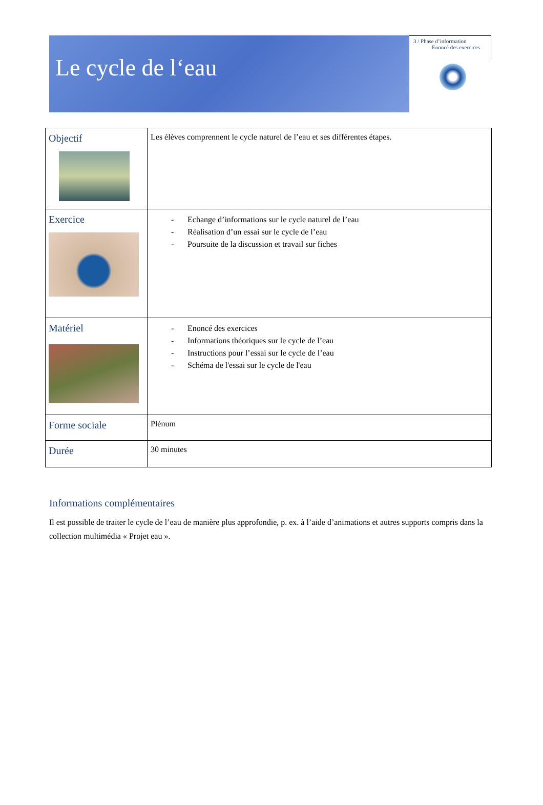Le cycle de l‘eau
3 / Phase d’information
Enoncé des exercices
| Objectif | Les élèves comprennent le cycle naturel de l’eau et ses différentes étapes. |
| Exercice | - Echange d’informations sur le cycle naturel de l’eau - Réalisation d’un essai sur le cycle de l’eau - Poursuite de la discussion et travail sur fiches |
| Matériel | - Enoncé des exercices - Informations théoriques sur le cycle de l’eau - Instructions pour l’essai sur le cycle de l’eau - Schéma de l'essai sur le cycle de l'eau |
| Forme sociale | Plénum |
| Durée | 30 minutes |
Informations complémentaires
Il est possible de traiter le cycle de l’eau de manière plus approfondie, p. ex. à l’aide d’animations et autres supports compris dans la collection multimédia « Projet eau ».